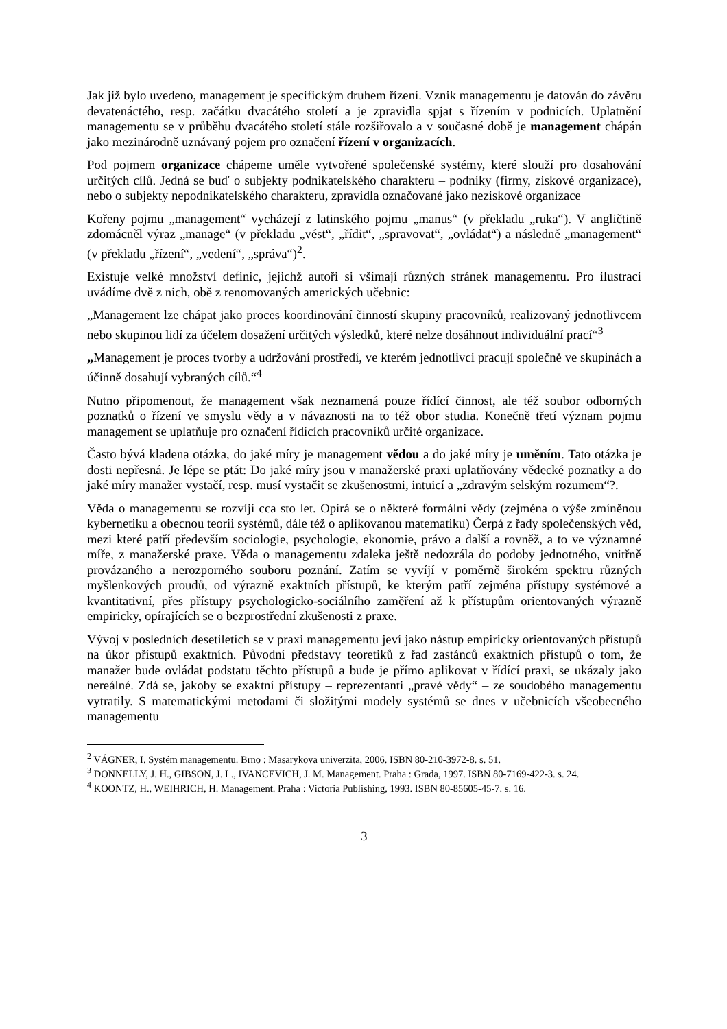Jak již bylo uvedeno, management je specifickým druhem řízení. Vznik managementu je datován do závěru devatenáctého, resp. začátku dvacátého století a je zpravidla spjat s řízením v podnicích. Uplatnění managementu se v průběhu dvacátého století stále rozšiřovalo a v současné době je management chápán jako mezinárodně uznávaný pojem pro označení řízení v organizacích.
Pod pojmem organizace chápeme uměle vytvořené společenské systémy, které slouží pro dosahování určitých cílů. Jedná se buď o subjekty podnikatelského charakteru – podniky (firmy, ziskové organizace), nebo o subjekty nepodnikatelského charakteru, zpravidla označované jako neziskové organizace
Kořeny pojmu „management“ vycházejí z latinského pojmu „manus“ (v překladu „ruka“). V angličtině zdomácněl výraz „manage“ (v překladu „vést“, „řídit“, „spravovat“, „ovládat“) a následně „management“ (v překladu „řízení“, „vedení“, „správa“)<sup>2</sup>.
Existuje velké množství definic, jejichž autoři si všímají různých stránek managementu. Pro ilustraci uvádíme dvě z nich, obě z renomovaných amerických učebnic:
„Management lze chápat jako proces koordinování činností skupiny pracovníků, realizovaný jednotlivcem nebo skupinou lidí za účelem dosažení určitých výsledků, které nelze dosáhnout individuální prací“<sup>3</sup>
„Management je proces tvorby a udržování prostředí, ve kterém jednotlivci pracují společně ve skupinách a účinně dosahují vybraných cílů.“<sup>4</sup>
Nutno připomenout, že management však neznamená pouze řídící činnost, ale též soubor odborných poznatků o řízení ve smyslu vědy a v návaznosti na to též obor studia. Konečně třetí význam pojmu management se uplatňuje pro označení řídících pracovníků určité organizace.
Často bývá kladena otázka, do jaké míry je management vědou a do jaké míry je uměním. Tato otázka je dosti nepřesná. Je lépe se ptát: Do jaké míry jsou v manažerské praxi uplatňovány vědecké poznatky a do jaké míry manažer vystačí, resp. musí vystačit se zkušenostmi, intuicí a „zdravým selským rozumem“?.
Věda o managementu se rozvíjí cca sto let. Opírá se o některé formální vědy (zejména o výše zmíněnou kybernetiku a obecnou teorii systémů, dále též o aplikovanou matematiku) Čerpá z řady společenských věd, mezi které patří především sociologie, psychologie, ekonomie, právo a další a rovněž, a to ve významné míře, z manažerské praxe. Věda o managementu zdaleka ještě nedozrála do podoby jednotného, vnitřně provázaného a nerozporného souboru poznání. Zatím se vyvíjí v poměrně širokém spektru různých myšlenkových proudů, od výrazně exaktních přístupů, ke kterým patří zejména přístupy systémové a kvantitativní, přes přístupy psychologicko-sociálního zaměření až k přístupům orientovaných výrazně empiricky, opírajících se o bezprostřední zkušenosti z praxe.
Vývoj v posledních desetiletích se v praxi managementu jeví jako nástup empiricky orientovaných přístupů na úkor přístupů exaktních. Původní představy teoretiků z řad zastánců exaktních přístupů o tom, že manažer bude ovládat podstatu těchto přístupů a bude je přímo aplikovat v řídící praxi, se ukázaly jako nereálné. Zdá se, jakoby se exaktní přístupy – reprezentanti „pravé vědy“ – ze soudobého managementu vytratily. S matematickými metodami či složitými modely systémů se dnes v učebnicích všeobecného managementu
<sup>2</sup> VÁGNER, I. Systém managementu. Brno : Masarykova univerzita, 2006. ISBN 80-210-3972-8. s. 51.
<sup>3</sup> DONNELLY, J. H., GIBSON, J. L., IVANCEVICH, J. M. Management. Praha : Grada, 1997. ISBN 80-7169-422-3. s. 24.
<sup>4</sup> KOONTZ, H., WEIHRICH, H. Management. Praha : Victoria Publishing, 1993. ISBN 80-85605-45-7. s. 16.
3